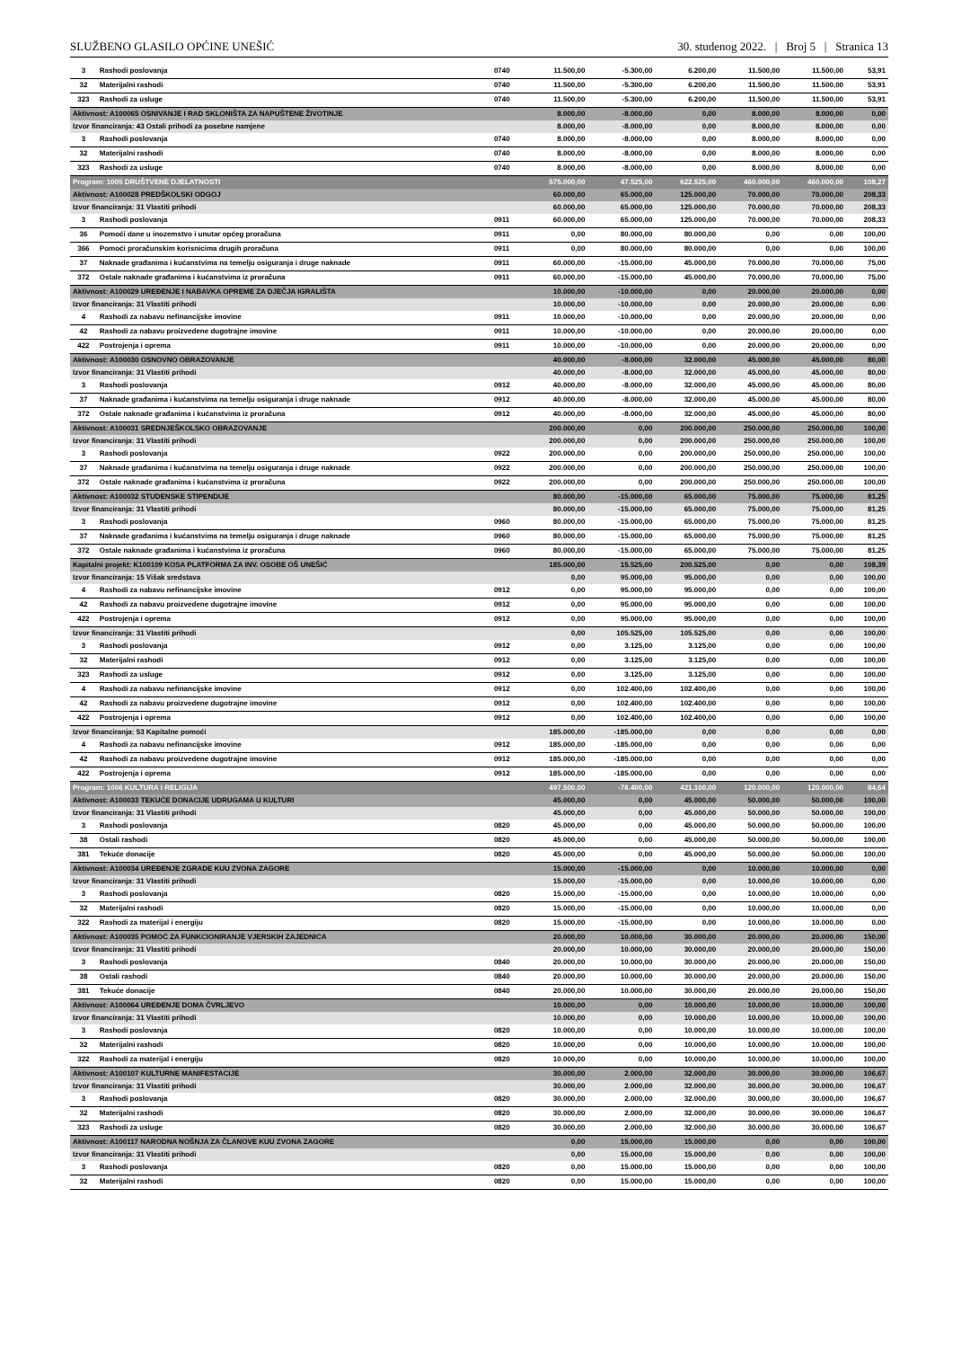SLUŽBENO GLASILO OPĆINE UNEŠIĆ 30. studenog 2022. | Broj 5 | Stranica 13
| 3 | Rashodi poslovanja | 0740 | 11.500,00 | -5.300,00 | 6.200,00 | 11.500,00 | 11.500,00 | 53,91 |
| 32 | Materijalni rashodi | 0740 | 11.500,00 | -5.300,00 | 6.200,00 | 11.500,00 | 11.500,00 | 53,91 |
| 323 | Rashodi za usluge | 0740 | 11.500,00 | -5.300,00 | 6.200,00 | 11.500,00 | 11.500,00 | 53,91 |
| Aktivnost: A100065 OSNIVANJE I RAD SKLONIŠTA ZA NAPUŠTENE ŽIVOTINJE | | | 8.000,00 | -8.000,00 | 0,00 | 8.000,00 | 8.000,00 | 0,00 |
| Izvor financiranja: 43 Ostali prihodi za posebne namjene | | | 8.000,00 | -8.000,00 | 0,00 | 8.000,00 | 8.000,00 | 0,00 |
| 3 | Rashodi poslovanja | 0740 | 8.000,00 | -8.000,00 | 0,00 | 8.000,00 | 8.000,00 | 0,00 |
| 32 | Materijalni rashodi | 0740 | 8.000,00 | -8.000,00 | 0,00 | 8.000,00 | 8.000,00 | 0,00 |
| 323 | Rashodi za usluge | 0740 | 8.000,00 | -8.000,00 | 0,00 | 8.000,00 | 8.000,00 | 0,00 |
| Program: 1005 DRUŠTVENE DJELATNOSTI | | | 575.000,00 | 47.525,00 | 622.525,00 | 460.000,00 | 460.000,00 | 108,27 |
| Aktivnost: A100028 PREDŠKOLSKI ODGOJ | | | 60.000,00 | 65.000,00 | 125.000,00 | 70.000,00 | 70.000,00 | 208,33 |
| Izvor financiranja: 31 Vlastiti prihodi | | | 60.000,00 | 65.000,00 | 125.000,00 | 70.000,00 | 70.000,00 | 208,33 |
| 3 | Rashodi poslovanja | 0911 | 60.000,00 | 65.000,00 | 125.000,00 | 70.000,00 | 70.000,00 | 208,33 |
| 36 | Pomoći dane u inozemstvo i unutar općeg proračuna | 0911 | 0,00 | 80.000,00 | 80.000,00 | 0,00 | 0,00 | 100,00 |
| 366 | Pomoći proračunskim korisnicima drugih proračuna | 0911 | 0,00 | 80.000,00 | 80.000,00 | 0,00 | 0,00 | 100,00 |
| 37 | Naknade građanima i kućanstvima na temelju osiguranja i druge naknade | 0911 | 60.000,00 | -15.000,00 | 45.000,00 | 70.000,00 | 70.000,00 | 75,00 |
| 372 | Ostale naknade građanima i kućanstvima iz proračuna | 0911 | 60.000,00 | -15.000,00 | 45.000,00 | 70.000,00 | 70.000,00 | 75,00 |
| Aktivnost: A100029 UREĐENJE I NABAVKA OPREME ZA DJEČJA IGRALIŠTA | | | 10.000,00 | -10.000,00 | 0,00 | 20.000,00 | 20.000,00 | 0,00 |
| Izvor financiranja: 31 Vlastiti prihodi | | | 10.000,00 | -10.000,00 | 0,00 | 20.000,00 | 20.000,00 | 0,00 |
| 4 | Rashodi za nabavu nefinancijske imovine | 0911 | 10.000,00 | -10.000,00 | 0,00 | 20.000,00 | 20.000,00 | 0,00 |
| 42 | Rashodi za nabavu proizvedene dugotrajne imovine | 0911 | 10.000,00 | -10.000,00 | 0,00 | 20.000,00 | 20.000,00 | 0,00 |
| 422 | Postrojenja i oprema | 0911 | 10.000,00 | -10.000,00 | 0,00 | 20.000,00 | 20.000,00 | 0,00 |
| Aktivnost: A100030 OSNOVNO OBRAZOVANJE | | | 40.000,00 | -8.000,00 | 32.000,00 | 45.000,00 | 45.000,00 | 80,00 |
| Izvor financiranja: 31 Vlastiti prihodi | | | 40.000,00 | -8.000,00 | 32.000,00 | 45.000,00 | 45.000,00 | 80,00 |
| 3 | Rashodi poslovanja | 0912 | 40.000,00 | -8.000,00 | 32.000,00 | 45.000,00 | 45.000,00 | 80,00 |
| 37 | Naknade građanima i kućanstvima na temelju osiguranja i druge naknade | 0912 | 40.000,00 | -8.000,00 | 32.000,00 | 45.000,00 | 45.000,00 | 80,00 |
| 372 | Ostale naknade građanima i kućanstvima iz proračuna | 0912 | 40.000,00 | -8.000,00 | 32.000,00 | 45.000,00 | 45.000,00 | 80,00 |
| Aktivnost: A100031 SREDNJEŠKOLSKO OBRAZOVANJE | | | 200.000,00 | 0,00 | 200.000,00 | 250.000,00 | 250.000,00 | 100,00 |
| Izvor financiranja: 31 Vlastiti prihodi | | | 200.000,00 | 0,00 | 200.000,00 | 250.000,00 | 250.000,00 | 100,00 |
| 3 | Rashodi poslovanja | 0922 | 200.000,00 | 0,00 | 200.000,00 | 250.000,00 | 250.000,00 | 100,00 |
| 37 | Naknade građanima i kućanstvima na temelju osiguranja i druge naknade | 0922 | 200.000,00 | 0,00 | 200.000,00 | 250.000,00 | 250.000,00 | 100,00 |
| 372 | Ostale naknade građanima i kućanstvima iz proračuna | 0922 | 200.000,00 | 0,00 | 200.000,00 | 250.000,00 | 250.000,00 | 100,00 |
| Aktivnost: A100032 STUDENSKE STIPENDIJE | | | 80.000,00 | -15.000,00 | 65.000,00 | 75.000,00 | 75.000,00 | 81,25 |
| Izvor financiranja: 31 Vlastiti prihodi | | | 80.000,00 | -15.000,00 | 65.000,00 | 75.000,00 | 75.000,00 | 81,25 |
| 3 | Rashodi poslovanja | 0960 | 80.000,00 | -15.000,00 | 65.000,00 | 75.000,00 | 75.000,00 | 81,25 |
| 37 | Naknade građanima i kućanstvima na temelju osiguranja i druge naknade | 0960 | 80.000,00 | -15.000,00 | 65.000,00 | 75.000,00 | 75.000,00 | 81,25 |
| 372 | Ostale naknade građanima i kućanstvima iz proračuna | 0960 | 80.000,00 | -15.000,00 | 65.000,00 | 75.000,00 | 75.000,00 | 81,25 |
| Kapitalni projekt: K100109 KOSA PLATFORMA ZA INV. OSOBE OŠ UNEŠIĆ | | | 185.000,00 | 15.525,00 | 200.525,00 | 0,00 | 0,00 | 108,39 |
| Izvor financiranja: 15 Višak sredstava | | | 0,00 | 95.000,00 | 95.000,00 | 0,00 | 0,00 | 100,00 |
| 4 | Rashodi za nabavu nefinancijske imovine | 0912 | 0,00 | 95.000,00 | 95.000,00 | 0,00 | 0,00 | 100,00 |
| 42 | Rashodi za nabavu proizvedene dugotrajne imovine | 0912 | 0,00 | 95.000,00 | 95.000,00 | 0,00 | 0,00 | 100,00 |
| 422 | Postrojenja i oprema | 0912 | 0,00 | 95.000,00 | 95.000,00 | 0,00 | 0,00 | 100,00 |
| Izvor financiranja: 31 Vlastiti prihodi | | | 0,00 | 105.525,00 | 105.525,00 | 0,00 | 0,00 | 100,00 |
| 3 | Rashodi poslovanja | 0912 | 0,00 | 3.125,00 | 3.125,00 | 0,00 | 0,00 | 100,00 |
| 32 | Materijalni rashodi | 0912 | 0,00 | 3.125,00 | 3.125,00 | 0,00 | 0,00 | 100,00 |
| 323 | Rashodi za usluge | 0912 | 0,00 | 3.125,00 | 3.125,00 | 0,00 | 0,00 | 100,00 |
| 4 | Rashodi za nabavu nefinancijske imovine | 0912 | 0,00 | 102.400,00 | 102.400,00 | 0,00 | 0,00 | 100,00 |
| 42 | Rashodi za nabavu proizvedene dugotrajne imovine | 0912 | 0,00 | 102.400,00 | 102.400,00 | 0,00 | 0,00 | 100,00 |
| 422 | Postrojenja i oprema | 0912 | 0,00 | 102.400,00 | 102.400,00 | 0,00 | 0,00 | 100,00 |
| Izvor financiranja: 53 Kapitalne pomoći | | | 185.000,00 | -185.000,00 | 0,00 | 0,00 | 0,00 | 0,00 |
| 4 | Rashodi za nabavu nefinancijske imovine | 0912 | 185.000,00 | -185.000,00 | 0,00 | 0,00 | 0,00 | 0,00 |
| 42 | Rashodi za nabavu proizvedene dugotrajne imovine | 0912 | 185.000,00 | -185.000,00 | 0,00 | 0,00 | 0,00 | 0,00 |
| 422 | Postrojenja i oprema | 0912 | 185.000,00 | -185.000,00 | 0,00 | 0,00 | 0,00 | 0,00 |
| Program: 1006 KULTURA I RELIGIJA | | | 497.500,00 | -76.400,00 | 421.100,00 | 120.000,00 | 120.000,00 | 84,64 |
| Aktivnost: A100033 TEKUĆE DONACIJE UDRUGAMA U KULTURI | | | 45.000,00 | 0,00 | 45.000,00 | 50.000,00 | 50.000,00 | 100,00 |
| Izvor financiranja: 31 Vlastiti prihodi | | | 45.000,00 | 0,00 | 45.000,00 | 50.000,00 | 50.000,00 | 100,00 |
| 3 | Rashodi poslovanja | 0820 | 45.000,00 | 0,00 | 45.000,00 | 50.000,00 | 50.000,00 | 100,00 |
| 38 | Ostali rashodi | 0820 | 45.000,00 | 0,00 | 45.000,00 | 50.000,00 | 50.000,00 | 100,00 |
| 381 | Tekuće donacije | 0820 | 45.000,00 | 0,00 | 45.000,00 | 50.000,00 | 50.000,00 | 100,00 |
| Aktivnost: A100034 UREĐENJE ZGRADE KUU ZVONA ZAGORE | | | 15.000,00 | -15.000,00 | 0,00 | 10.000,00 | 10.000,00 | 0,00 |
| Izvor financiranja: 31 Vlastiti prihodi | | | 15.000,00 | -15.000,00 | 0,00 | 10.000,00 | 10.000,00 | 0,00 |
| 3 | Rashodi poslovanja | 0820 | 15.000,00 | -15.000,00 | 0,00 | 10.000,00 | 10.000,00 | 0,00 |
| 32 | Materijalni rashodi | 0820 | 15.000,00 | -15.000,00 | 0,00 | 10.000,00 | 10.000,00 | 0,00 |
| 322 | Rashodi za materijal i energiju | 0820 | 15.000,00 | -15.000,00 | 0,00 | 10.000,00 | 10.000,00 | 0,00 |
| Aktivnost: A100035 POMOĆ ZA FUNKCIONIRANJE VJERSKIH ZAJEDNICA | | | 20.000,00 | 10.000,00 | 30.000,00 | 20.000,00 | 20.000,00 | 150,00 |
| Izvor financiranja: 31 Vlastiti prihodi | | | 20.000,00 | 10.000,00 | 30.000,00 | 20.000,00 | 20.000,00 | 150,00 |
| 3 | Rashodi poslovanja | 0840 | 20.000,00 | 10.000,00 | 30.000,00 | 20.000,00 | 20.000,00 | 150,00 |
| 38 | Ostali rashodi | 0840 | 20.000,00 | 10.000,00 | 30.000,00 | 20.000,00 | 20.000,00 | 150,00 |
| 381 | Tekuće donacije | 0840 | 20.000,00 | 10.000,00 | 30.000,00 | 20.000,00 | 20.000,00 | 150,00 |
| Aktivnost: A100064 UREĐENJE DOMA ČVRLJEVO | | | 10.000,00 | 0,00 | 10.000,00 | 10.000,00 | 10.000,00 | 100,00 |
| Izvor financiranja: 31 Vlastiti prihodi | | | 10.000,00 | 0,00 | 10.000,00 | 10.000,00 | 10.000,00 | 100,00 |
| 3 | Rashodi poslovanja | 0820 | 10.000,00 | 0,00 | 10.000,00 | 10.000,00 | 10.000,00 | 100,00 |
| 32 | Materijalni rashodi | 0820 | 10.000,00 | 0,00 | 10.000,00 | 10.000,00 | 10.000,00 | 100,00 |
| 322 | Rashodi za materijal i energiju | 0820 | 10.000,00 | 0,00 | 10.000,00 | 10.000,00 | 10.000,00 | 100,00 |
| Aktivnost: A100107 KULTURNE MANIFESTACIJE | | | 30.000,00 | 2.000,00 | 32.000,00 | 30.000,00 | 30.000,00 | 106,67 |
| Izvor financiranja: 31 Vlastiti prihodi | | | 30.000,00 | 2.000,00 | 32.000,00 | 30.000,00 | 30.000,00 | 106,67 |
| 3 | Rashodi poslovanja | 0820 | 30.000,00 | 2.000,00 | 32.000,00 | 30.000,00 | 30.000,00 | 106,67 |
| 32 | Materijalni rashodi | 0820 | 30.000,00 | 2.000,00 | 32.000,00 | 30.000,00 | 30.000,00 | 106,67 |
| 323 | Rashodi za usluge | 0820 | 30.000,00 | 2.000,00 | 32.000,00 | 30.000,00 | 30.000,00 | 106,67 |
| Aktivnost: A100117 NARODNA NOŠNJA ZA ČLANOVE KUU ZVONA ZAGORE | | | 0,00 | 15.000,00 | 15.000,00 | 0,00 | 0,00 | 100,00 |
| Izvor financiranja: 31 Vlastiti prihodi | | | 0,00 | 15.000,00 | 15.000,00 | 0,00 | 0,00 | 100,00 |
| 3 | Rashodi poslovanja | 0820 | 0,00 | 15.000,00 | 15.000,00 | 0,00 | 0,00 | 100,00 |
| 32 | Materijalni rashodi | 0820 | 0,00 | 15.000,00 | 15.000,00 | 0,00 | 0,00 | 100,00 |